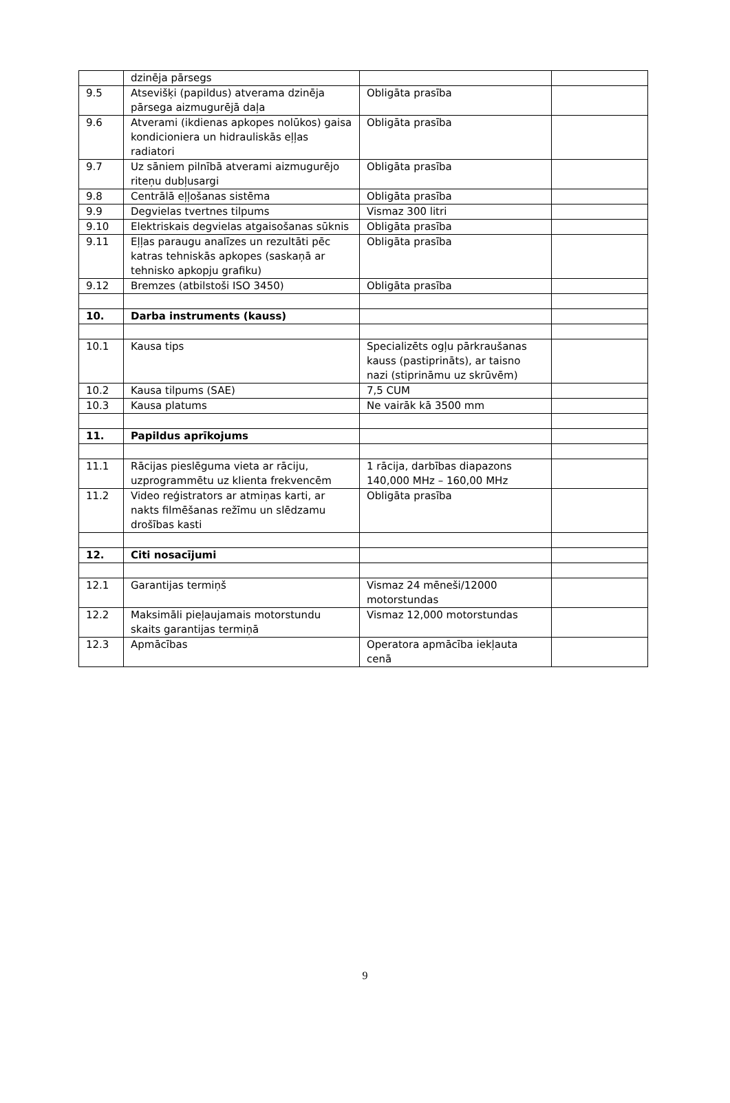| | dzinēja pārsegs | | |
| 9.5 | Atsevišķi (papildus) atverama dzinēja pārsega aizmugurējā daļa | Obligāta prasība | |
| 9.6 | Atverami (ikdienas apkopes nolūkos) gaisa kondicioniera un hidrauliskās eļļas radiatori | Obligāta prasība | |
| 9.7 | Uz sāniem pilnībā atverami aizmugurējo riteņu dubļusargi | Obligāta prasība | |
| 9.8 | Centrālā eļļošanas sistēma | Obligāta prasība | |
| 9.9 | Degvielas tvertnes tilpums | Vismaz 300 litri | |
| 9.10 | Elektriskais degvielas atgaisošanas sūknis | Obligāta prasība | |
| 9.11 | Eļļas paraugu analīzes un rezultāti pēc katras tehniskās apkopes (saskaņā ar tehnisko apkopju grafiku) | Obligāta prasība | |
| 9.12 | Bremzes (atbilstoši ISO 3450) | Obligāta prasība | |
| 10. | Darba instruments (kauss) | | |
| 10.1 | Kausa tips | Specializēts ogļu pārkraušanas kauss (pastiprināts), ar taisno nazi (stiprināmu uz skrūvēm) | |
| 10.2 | Kausa tilpums (SAE) | 7,5 CUM | |
| 10.3 | Kausa platums | Ne vairāk kā 3500 mm | |
| 11. | Papildus aprīkojums | | |
| 11.1 | Rācijas pieslēguma vieta ar rāciju, uzprogrammētu uz klienta frekvencēm | 1 rācija, darbības diapazons 140,000 MHz – 160,00 MHz | |
| 11.2 | Video reģistrators ar atmiņas karti, ar nakts filmēšanas režīmu un slēdzamu drošības kasti | Obligāta prasība | |
| 12. | Citi nosacījumi | | |
| 12.1 | Garantijas termiņš | Vismaz 24 mēneši/12000 motorstundas | |
| 12.2 | Maksimāli pieļaujamais motorstundu skaits garantijas termiņā | Vismaz 12,000 motorstundas | |
| 12.3 | Apmācības | Operatora apmācība iekļauta cenā | |
9